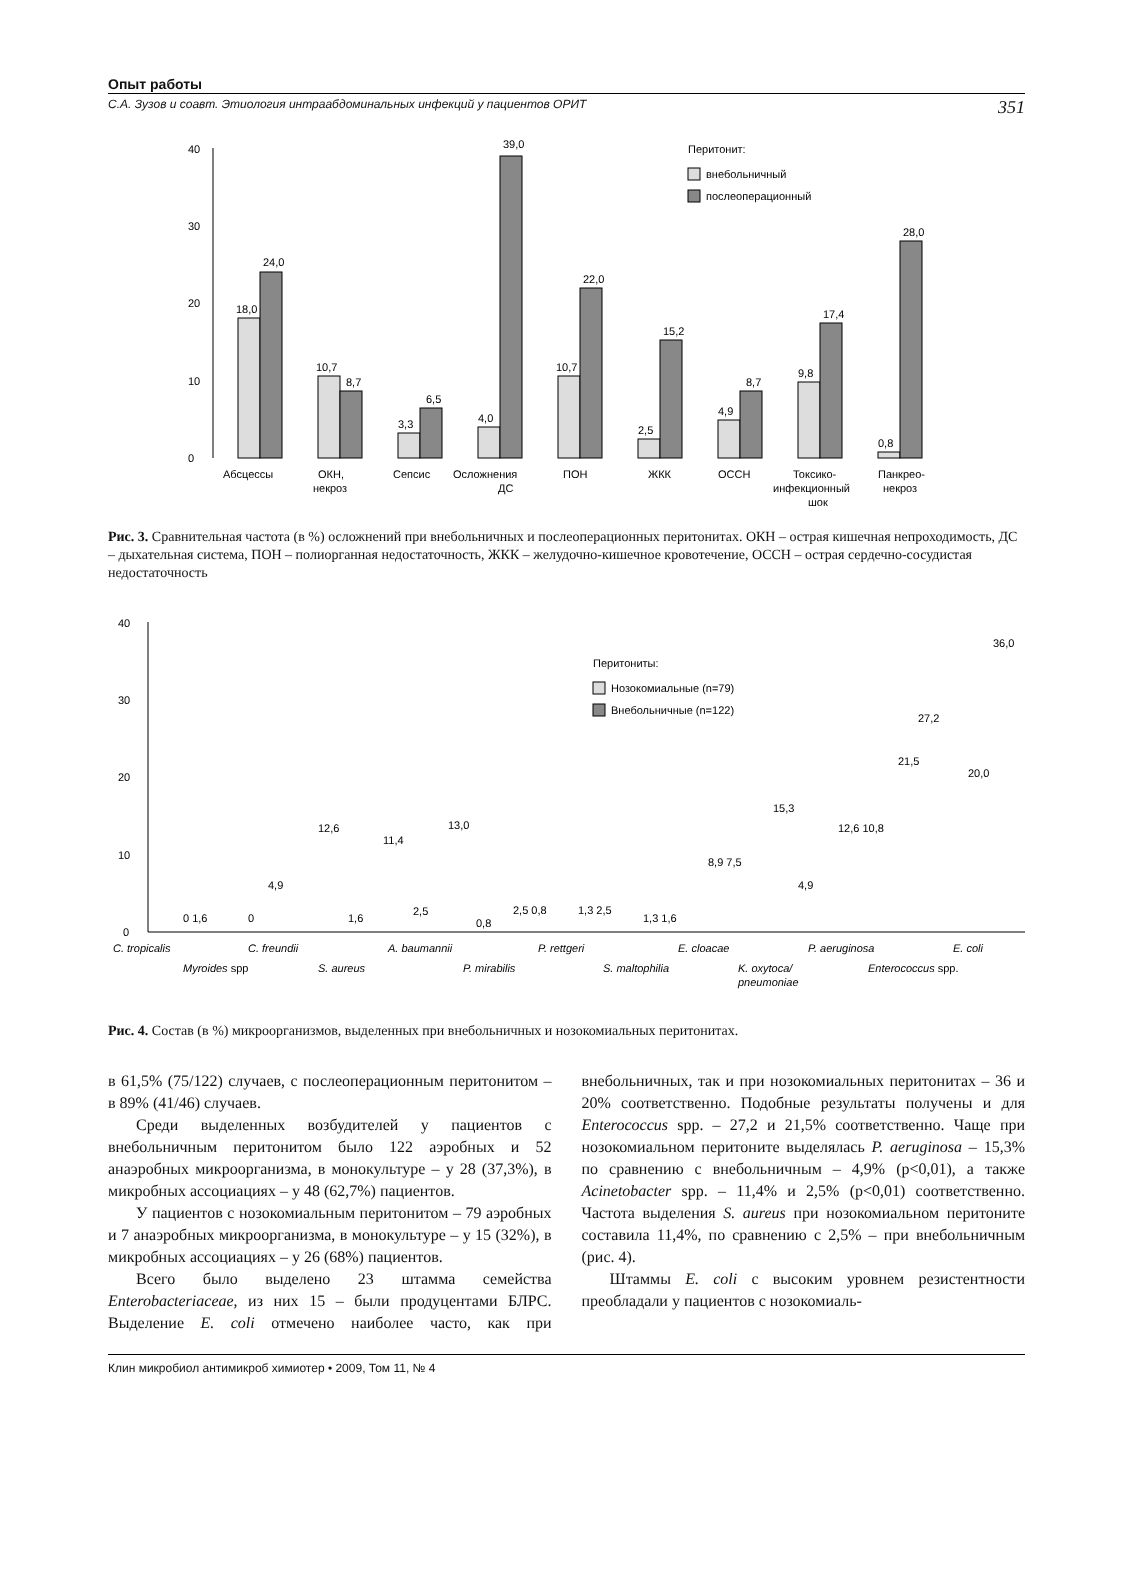Опыт работы
С.А. Зузов и соавт. Этиология интраабдоминальных инфекций у пациентов ОРИТ 351
0
10
20
30
40
Перитонит:
внебольничный
послеоперационный
18,0
24,0
10,7
8,7
3,3
6,5
4,0
39,0
10,7
22,0
2,5
15,2
4,9
8,7
9,8
17,4
0,8
28,0
Абсцессы
ОКН,
некроз
Сепсис
Осложнения
ДС
ПОН
ЖКК
ОССН
Токсико-
инфекционный
шок
Панкрео-
некроз
Рис. 3. Сравнительная частота (в %) осложнений при внебольничных и послеоперационных перитонитах. ОКН – острая кишечная непроходимость, ДС – дыхательная система, ПОН – полиорганная недостаточность, ЖКК – желудочно-кишечное кровотечение, ОССН – острая сердечно-сосудистая недостаточность
0
10
20
30
40
Перитониты:
Нозокомиальные (n=79)
Внебольничные (n=122)
0 1,6
0
4,9
12,6
1,6
11,4
2,5
13,0
0,8
2,5 0,8
1,3 2,5
1,3 1,6
8,9 7,5
15,3
4,9
12,6 10,8
21,5
27,2
20,0
36,0
C. tropicalis
C. freundii
A. baumannii
P. rettgeri
E. cloacae
P. aeruginosa
E. coli
Myroides spp
S. aureus
P. mirabilis
S. maltophilia
K. oxytoca/
pneumoniae
Enterococcus spp.
Рис. 4. Состав (в %) микроорганизмов, выделенных при внебольничных и нозокомиальных перитонитах.
в 61,5% (75/122) случаев, с послеоперационным перитонитом – в 89% (41/46) случаев.
Среди выделенных возбудителей у пациентов с внебольничным перитонитом было 122 аэробных и 52 анаэробных микроорганизма, в монокультуре – у 28 (37,3%), в микробных ассоциациях – у 48 (62,7%) пациентов.
У пациентов с нозокомиальным перитонитом – 79 аэробных и 7 анаэробных микроорганизма, в монокультуре – у 15 (32%), в микробных ассоциациях – у 26 (68%) пациентов.
Всего было выделено 23 штамма семейства Enterobacteriaceae, из них 15 – были продуцентами БЛРС. Выделение E. coli отмечено наиболее часто, как при внебольничных, так и при нозокомиальных перитонитах – 36 и 20% соответственно. Подобные результаты получены и для Enterococcus spp. – 27,2 и 21,5% соответственно. Чаще при нозокомиальном перитоните выделялась P. aeruginosa – 15,3% по сравнению с внебольничным – 4,9% (p<0,01), а также Acinetobacter spp. – 11,4% и 2,5% (p<0,01) соответственно. Частота выделения S. aureus при нозокомиальном перитоните составила 11,4%, по сравнению с 2,5% – при внебольничным (рис. 4).
Штаммы E. coli с высоким уровнем резистентности преобладали у пациентов с нозокомиаль-
Клин микробиол антимикроб химиотер • 2009, Том 11, № 4